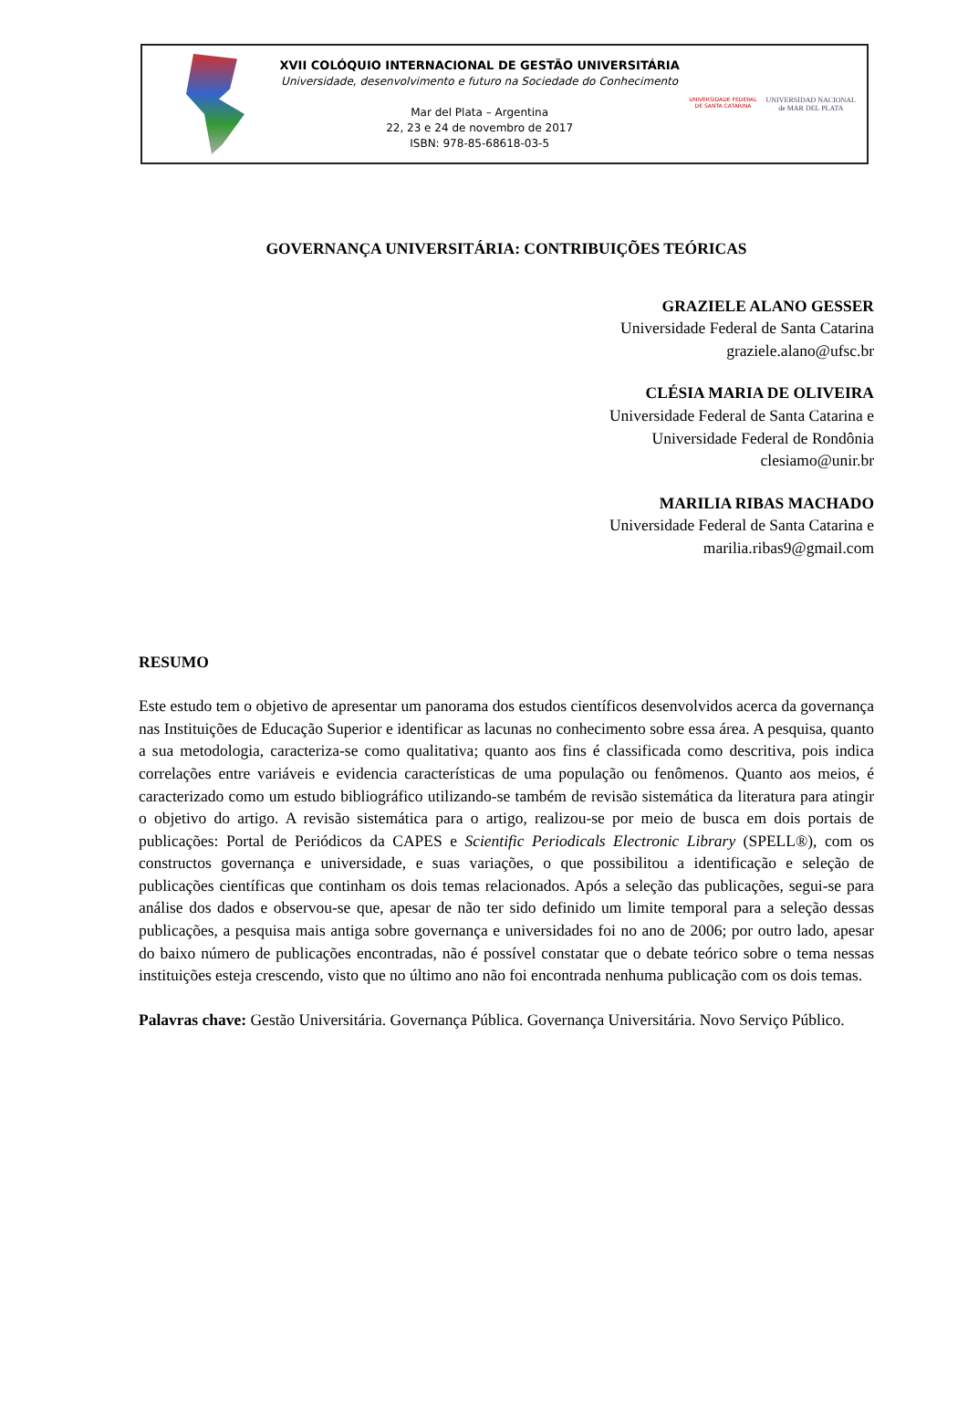XVII COLÓQUIO INTERNACIONAL DE GESTÃO UNIVERSITÁRIA
Universidade, desenvolvimento e futuro na Sociedade do Conhecimento
Mar del Plata – Argentina
22, 23 e 24 de novembro de 2017
ISBN: 978-85-68618-03-5
UNIVERSIDADE FEDERAL
DE SANTA CATARINA
UNIVERSIDAD NACIONAL
de MAR DEL PLATA
GOVERNANÇA UNIVERSITÁRIA: CONTRIBUIÇÕES TEÓRICAS
GRAZIELE ALANO GESSER
Universidade Federal de Santa Catarina
graziele.alano@ufsc.br
CLÉSIA MARIA DE OLIVEIRA
Universidade Federal de Santa Catarina e
Universidade Federal de Rondônia
clesiamo@unir.br
MARILIA RIBAS MACHADO
Universidade Federal de Santa Catarina e
marilia.ribas9@gmail.com
RESUMO
Este estudo tem o objetivo de apresentar um panorama dos estudos científicos desenvolvidos acerca da governança nas Instituições de Educação Superior e identificar as lacunas no conhecimento sobre essa área. A pesquisa, quanto a sua metodologia, caracteriza-se como qualitativa; quanto aos fins é classificada como descritiva, pois indica correlações entre variáveis e evidencia características de uma população ou fenômenos. Quanto aos meios, é caracterizado como um estudo bibliográfico utilizando-se também de revisão sistemática da literatura para atingir o objetivo do artigo. A revisão sistemática para o artigo, realizou-se por meio de busca em dois portais de publicações: Portal de Periódicos da CAPES e Scientific Periodicals Electronic Library (SPELL®), com os constructos governança e universidade, e suas variações, o que possibilitou a identificação e seleção de publicações científicas que continham os dois temas relacionados. Após a seleção das publicações, segui-se para análise dos dados e observou-se que, apesar de não ter sido definido um limite temporal para a seleção dessas publicações, a pesquisa mais antiga sobre governança e universidades foi no ano de 2006; por outro lado, apesar do baixo número de publicações encontradas, não é possível constatar que o debate teórico sobre o tema nessas instituições esteja crescendo, visto que no último ano não foi encontrada nenhuma publicação com os dois temas.
Palavras chave: Gestão Universitária. Governança Pública. Governança Universitária. Novo Serviço Público.